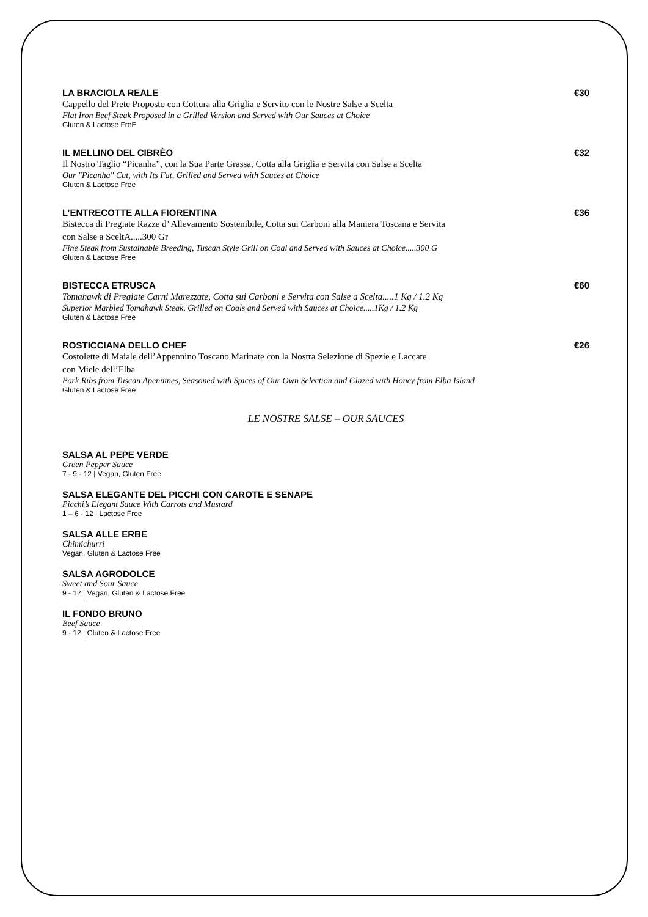LA BRACIOLA REALE €30
Cappello del Prete Proposto con Cottura alla Griglia e Servito con le Nostre Salse a Scelta
Flat Iron Beef Steak Proposed in a Grilled Version and Served with Our Sauces at Choice
Gluten & Lactose FreE
IL MELLINO DEL CIBRÈO €32
Il Nostro Taglio “Picanha”, con la Sua Parte Grassa, Cotta alla Griglia e Servita con Salse a Scelta
Our "Picanha" Cut, with Its Fat, Grilled and Served with Sauces at Choice
Gluten & Lactose Free
L’ENTRECOTTE ALLA FIORENTINA €36
Bistecca di Pregiate Razze d’ Allevamento Sostenibile, Cotta sui Carboni alla Maniera Toscana e Servita
con Salse a SceltA.....300 Gr
Fine Steak from Sustainable Breeding, Tuscan Style Grill on Coal and Served with Sauces at Choice.....300 G
Gluten & Lactose Free
BISTECCA ETRUSCA €60
Tomahawk di Pregiate Carni Marezzate, Cotta sui Carboni e Servita con Salse a Scelta.....1 Kg / 1.2 Kg
Superior Marbled Tomahawk Steak, Grilled on Coals and Served with Sauces at Choice.....1Kg / 1.2 Kg
Gluten & Lactose Free
ROSTICCIANA DELLO CHEF €26
Costolette di Maiale dell’Appennino Toscano Marinate con la Nostra Selezione di Spezie e Laccate
con Miele dell’Elba
Pork Ribs from Tuscan Apennines, Seasoned with Spices of Our Own Selection and Glazed with Honey from Elba Island
Gluten & Lactose Free
LE NOSTRE SALSE – OUR SAUCES
SALSA AL PEPE VERDE
Green Pepper Sauce
7 - 9 - 12 | Vegan, Gluten Free
SALSA ELEGANTE DEL PICCHI CON CAROTE E SENAPE
Picchi’s Elegant Sauce With Carrots and Mustard
1 – 6 - 12 | Lactose Free
SALSA ALLE ERBE
Chimichurri
Vegan, Gluten & Lactose Free
SALSA AGRODOLCE
Sweet and Sour Sauce
9 - 12 | Vegan, Gluten & Lactose Free
IL FONDO BRUNO
Beef Sauce
9 - 12 | Gluten & Lactose Free